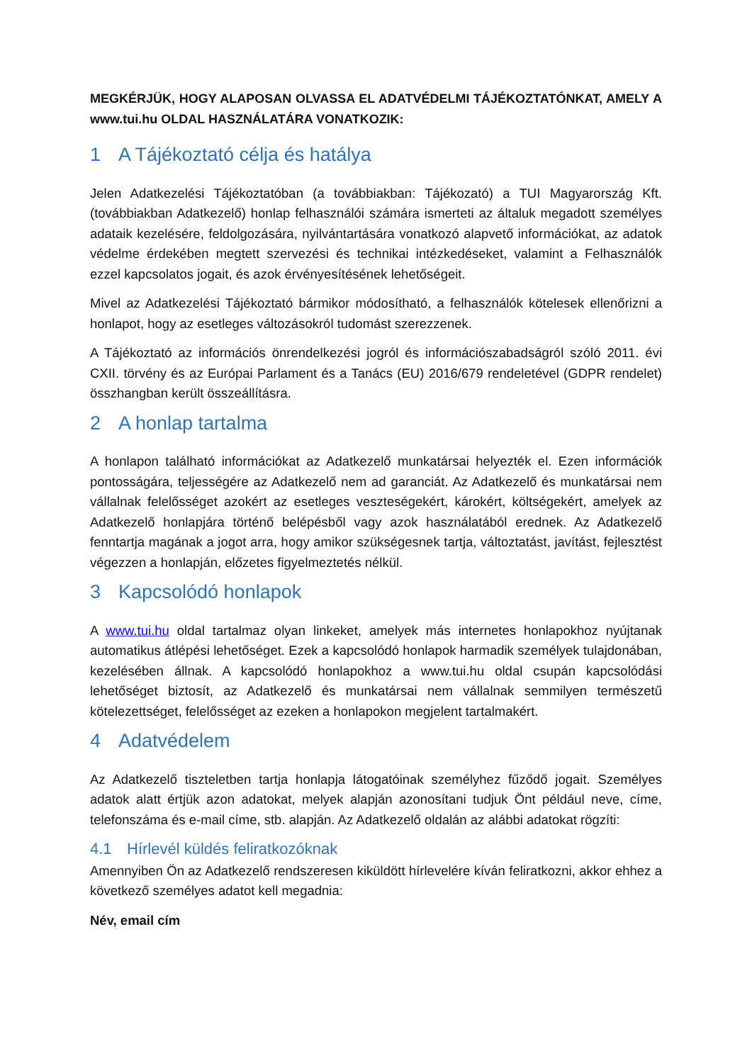MEGKÉRJÜK, HOGY ALAPOSAN OLVASSA EL ADATVÉDELMI TÁJÉKOZTATÓNKAT, AMELY A www.tui.hu OLDAL HASZNÁLATÁRA VONATKOZIK:
1 A Tájékoztató célja és hatálya
Jelen Adatkezelési Tájékoztatóban (a továbbiakban: Tájékozató) a TUI Magyarország Kft. (továbbiakban Adatkezelő) honlap felhasználói számára ismerteti az általuk megadott személyes adataik kezelésére, feldolgozására, nyilvántartására vonatkozó alapvető információkat, az adatok védelme érdekében megtett szervezési és technikai intézkedéseket, valamint a Felhasználók ezzel kapcsolatos jogait, és azok érvényesítésének lehetőségeit.
Mivel az Adatkezelési Tájékoztató bármikor módosítható, a felhasználók kötelesek ellenőrizni a honlapot, hogy az esetleges változásokról tudomást szerezzenek.
A Tájékoztató az információs önrendelkezési jogról és információszabadságról szóló 2011. évi CXII. törvény és az Európai Parlament és a Tanács (EU) 2016/679 rendeletével (GDPR rendelet) összhangban került összeállításra.
2 A honlap tartalma
A honlapon található információkat az Adatkezelő munkatársai helyezték el. Ezen információk pontosságára, teljességére az Adatkezelő nem ad garanciát. Az Adatkezelő és munkatársai nem vállalnak felelősséget azokért az esetleges veszteségekért, károkért, költségekért, amelyek az Adatkezelő honlapjára történő belépésből vagy azok használatából erednek. Az Adatkezelő fenntartja magának a jogot arra, hogy amikor szükségesnek tartja, változtatást, javítást, fejlesztést végezzen a honlapján, előzetes figyelmeztetés nélkül.
3 Kapcsolódó honlapok
A www.tui.hu oldal tartalmaz olyan linkeket, amelyek más internetes honlapokhoz nyújtanak automatikus átlépési lehetőséget. Ezek a kapcsolódó honlapok harmadik személyek tulajdonában, kezelésében állnak. A kapcsolódó honlapokhoz a www.tui.hu oldal csupán kapcsolódási lehetőséget biztosít, az Adatkezelő és munkatársai nem vállalnak semmilyen természetű kötelezettséget, felelősséget az ezeken a honlapokon megjelent tartalmakért.
4 Adatvédelem
Az Adatkezelő tiszteletben tartja honlapja látogatóinak személyhez fűződő jogait. Személyes adatok alatt értjük azon adatokat, melyek alapján azonosítani tudjuk Önt például neve, címe, telefonszáma és e-mail címe, stb. alapján. Az Adatkezelő oldalán az alábbi adatokat rögzíti:
4.1 Hírlevél küldés feliratkozóknak
Amennyiben Ön az Adatkezelő rendszeresen kiküldött hírlevelére kíván feliratkozni, akkor ehhez a következő személyes adatot kell megadnia:
Név, email cím